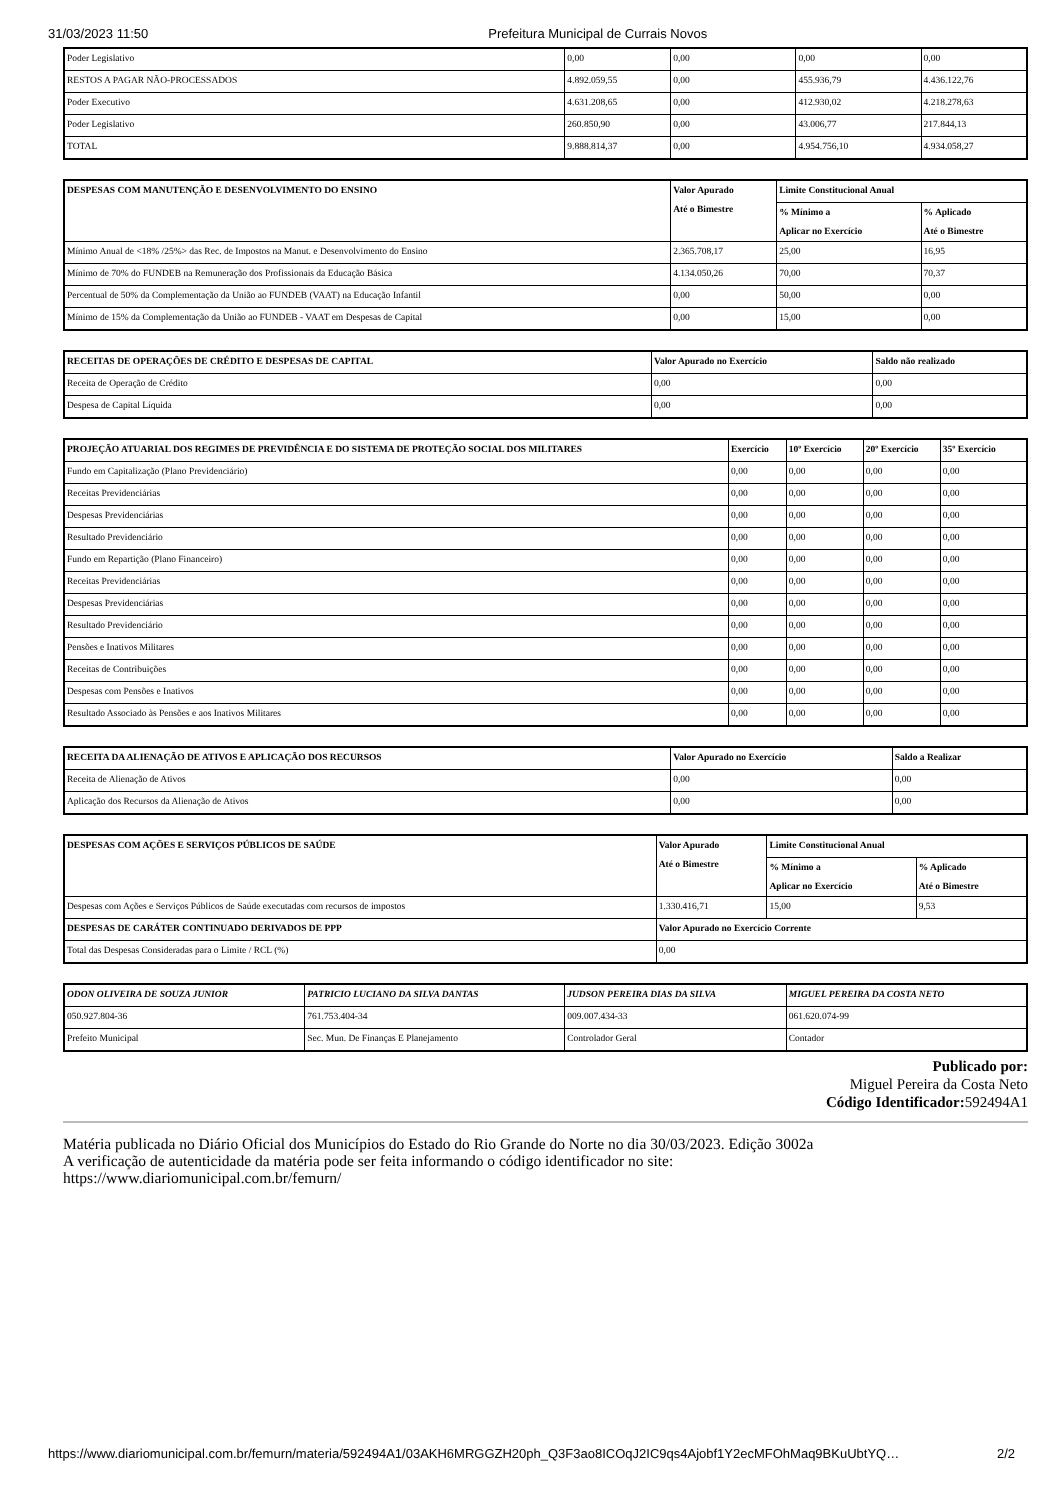31/03/2023 11:50 Prefeitura Municipal de Currais Novos
| Poder Legislativo | 0,00 | 0,00 | 0,00 | 0,00 |
| RESTOS A PAGAR NÃO-PROCESSADOS | 4.892.059,55 | 0,00 | 455.936,79 | 4.436.122,76 |
| Poder Executivo | 4.631.208,65 | 0,00 | 412.930,02 | 4.218.278,63 |
| Poder Legislativo | 260.850,90 | 0,00 | 43.006,77 | 217.844,13 |
| TOTAL | 9.888.814,37 | 0,00 | 4.954.756,10 | 4.934.058,27 |
| DESPESAS COM MANUTENÇÃO E DESENVOLVIMENTO DO ENSINO | Valor Apurado Até o Bimestre | Limite Constitucional Anual | |
| --- | --- | --- | --- |
| | | % Mínimo a Aplicar no Exercício | % Aplicado Até o Bimestre |
| Mínimo Anual de <18% /25%> das Rec. de Impostos na Manut. e Desenvolvimento do Ensino | 2.365.708,17 | 25,00 | 16,95 |
| Mínimo de 70% do FUNDEB na Remuneração dos Profissionais da Educação Básica | 4.134.050,26 | 70,00 | 70,37 |
| Percentual de 50% da Complementação da União ao FUNDEB (VAAT) na Educação Infantil | 0,00 | 50,00 | 0,00 |
| Mínimo de 15% da Complementação da União ao FUNDEB - VAAT em Despesas de Capital | 0,00 | 15,00 | 0,00 |
| RECEITAS DE OPERAÇÕES DE CRÉDITO E DESPESAS DE CAPITAL | Valor Apurado no Exercício | Saldo não realizado |
| --- | --- | --- |
| Receita de Operação de Crédito | 0,00 | 0,00 |
| Despesa de Capital Líquida | 0,00 | 0,00 |
| PROJEÇÃO ATUARIAL DOS REGIMES DE PREVIDÊNCIA E DO SISTEMA DE PROTEÇÃO SOCIAL DOS MILITARES | Exercício | 10º Exercício | 20º Exercício | 35º Exercício |
| --- | --- | --- | --- | --- |
| Fundo em Capitalização (Plano Previdenciário) | 0,00 | 0,00 | 0,00 | 0,00 |
| Receitas Previdenciárias | 0,00 | 0,00 | 0,00 | 0,00 |
| Despesas Previdenciárias | 0,00 | 0,00 | 0,00 | 0,00 |
| Resultado Previdenciário | 0,00 | 0,00 | 0,00 | 0,00 |
| Fundo em Repartição (Plano Financeiro) | 0,00 | 0,00 | 0,00 | 0,00 |
| Receitas Previdenciárias | 0,00 | 0,00 | 0,00 | 0,00 |
| Despesas Previdenciárias | 0,00 | 0,00 | 0,00 | 0,00 |
| Resultado Previdenciário | 0,00 | 0,00 | 0,00 | 0,00 |
| Pensões e Inativos Militares | 0,00 | 0,00 | 0,00 | 0,00 |
| Receitas de Contribuições | 0,00 | 0,00 | 0,00 | 0,00 |
| Despesas com Pensões e Inativos | 0,00 | 0,00 | 0,00 | 0,00 |
| Resultado Associado às Pensões e aos Inativos Militares | 0,00 | 0,00 | 0,00 | 0,00 |
| RECEITA DA ALIENAÇÃO DE ATIVOS E APLICAÇÃO DOS RECURSOS | Valor Apurado no Exercício | Saldo a Realizar |
| --- | --- | --- |
| Receita de Alienação de Ativos | 0,00 | 0,00 |
| Aplicação dos Recursos da Alienação de Ativos | 0,00 | 0,00 |
| DESPESAS COM AÇÕES E SERVIÇOS PÚBLICOS DE SAÚDE | Valor Apurado Até o Bimestre | Limite Constitucional Anual | |
| --- | --- | --- | --- |
| | | % Mínimo a Aplicar no Exercício | % Aplicado Até o Bimestre |
| Despesas com Ações e Serviços Públicos de Saúde executadas com recursos de impostos | 1.330.416,71 | 15,00 | 9,53 |
| DESPESAS DE CARÁTER CONTINUADO DERIVADOS DE PPP | Valor Apurado no Exercício Corrente | | |
| Total das Despesas Consideradas para o Limite / RCL (%) | 0,00 | | |
| ODON OLIVEIRA DE SOUZA JUNIOR | PATRICIO LUCIANO DA SILVA DANTAS | JUDSON PEREIRA DIAS DA SILVA | MIGUEL PEREIRA DA COSTA NETO |
| --- | --- | --- | --- |
| 050.927.804-36 | 761.753.404-34 | 009.007.434-33 | 061.620.074-99 |
| Prefeito Municipal | Sec. Mun. De Finanças E Planejamento | Controlador Geral | Contador |
Publicado por:
Miguel Pereira da Costa Neto
Código Identificador: 592494A1
Matéria publicada no Diário Oficial dos Municípios do Estado do Rio Grande do Norte no dia 30/03/2023. Edição 3002a
A verificação de autenticidade da matéria pode ser feita informando o código identificador no site:
https://www.diariomunicipal.com.br/femurn/
https://www.diariomunicipal.com.br/femurn/materia/592494A1/03AKH6MRGGZH20ph_Q3F3ao8ICOqJ2IC9qs4Ajobf1Y2ecMFOhMaq9BKuUbtYQ… 2/2